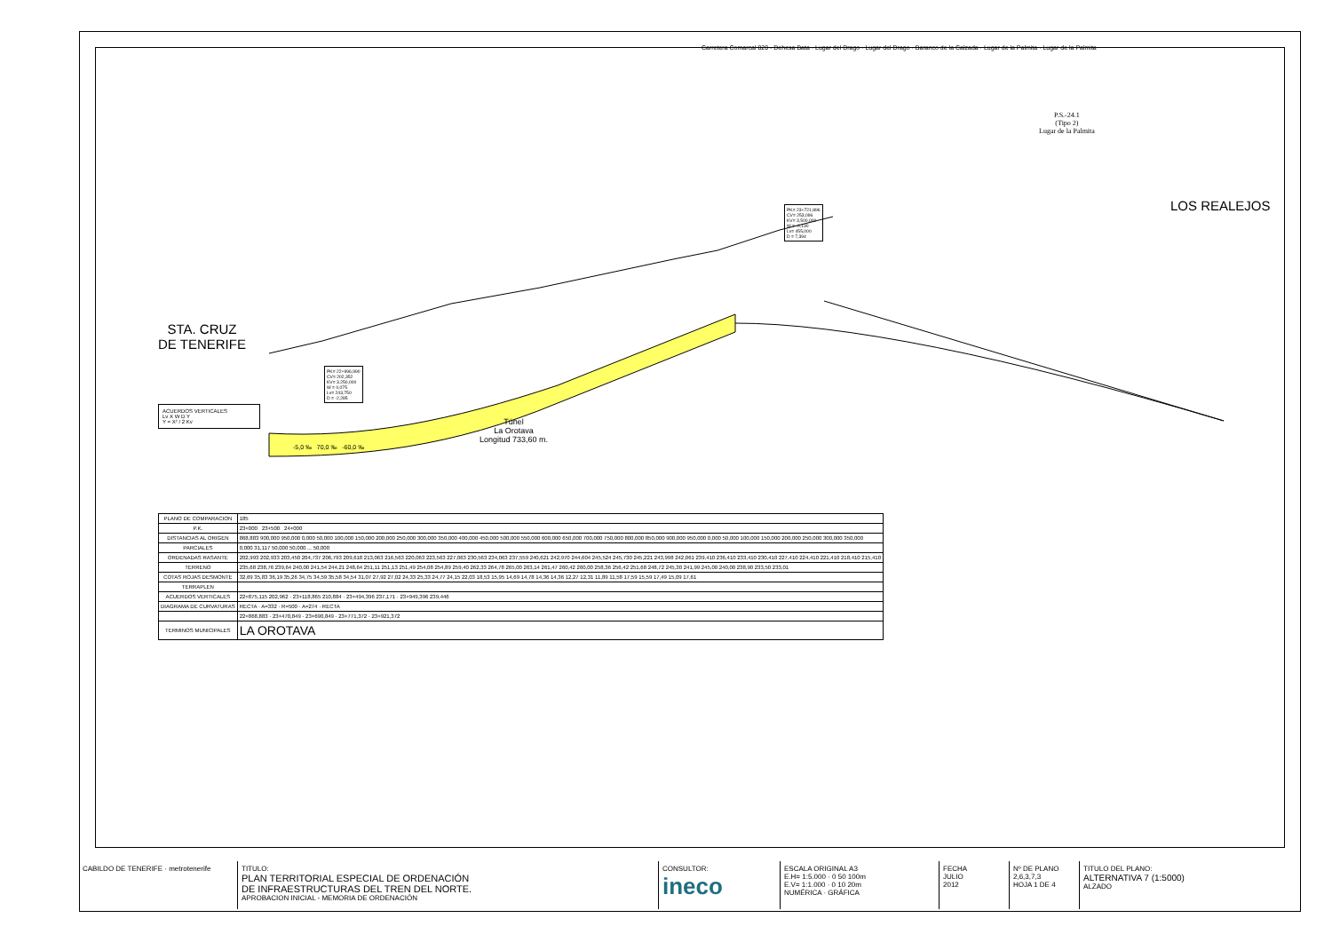STA. CRUZ
DE TENERIFE
LOS REALEJOS
P.S.-24.1
(Tipo 2)
Lugar de la Palmita
Túnel
La Orotava
Longitud 733,60 m.
-5,0 ‰ 70,0 ‰ -60,0 ‰
Carretera Comarcal 820 - Dehesa Bata · Lugar del Drago · Lugar del Drago · Baranco de la Calzada · Lugar de la Palmita · Lugar de la Palmita
ACUERDOS VERTICALES
Lv X W D Y
Y = X² / 2 Kv
PK= 22+996,990
CV= 202,352
KV= 3.250,000
W = 0,075
Lv= 243,750
D = -2,285
PK= 23+721,896
CV= 253,096
KV= 3,500,000
W = -0,130
Lv= 455,000
D = 7,394
| PLANO DE COMPARACION | 185 |
| P.K. | 23+000 23+500 24+000 |
| DISTANCIAS AL ORIGEN | 868,883 900,000 950,000 0,000 50,000 100,000 150,000 200,000 250,000 300,000 350,000 400,000 450,000 500,000 550,000 600,000 650,000 700,000 750,000 800,000 850,000 900,000 950,000 0,000 50,000 100,000 150,000 200,000 250,000 300,000 350,000 |
| PARCIALES | 0,000 31,117 50,000 50,000 ... 50,000 |
| ORDENADAS RASANTE | 202,993 202,933 203,450 204,737 206,793 209,618 213,063 216,563 220,063 223,563 227,063 230,563 234,063 237,559 240,621 242,970 244,604 245,524 245,730 245,221 243,998 242,061 239,410 236,410 233,410 230,410 227,410 224,410 221,410 218,410 215,410 |
| TERRENO | 235,68 238,76 239,64 240,00 241,54 244,21 248,64 251,11 251,13 251,49 254,08 254,89 259,40 262,33 264,78 265,00 263,14 261,47 260,42 260,00 258,36 256,42 251,68 248,72 245,30 241,99 245,00 240,00 238,90 233,50 233,01 |
| COTAS ROJAS DESMONTE | 32,69 35,83 36,19 35,26 34,75 34,59 35,58 34,54 31,07 27,92 27,02 24,33 25,33 24,77 24,15 22,03 18,53 15,95 14,69 14,78 14,36 14,36 12,27 12,31 11,89 11,58 17,59 15,59 17,49 15,09 17,61 |
| TERRAPLEN | |
| ACUERDOS VERTICALES | 22+875,115 202,962 · 23+118,865 210,884 · 23+494,396 237,171 · 23+949,396 239,446 |
| DIAGRAMA DE CURVATURAS | RECTA · A=332 · R=500 · A=274 · RECTA |
| | 22+868,883 · 23+470,849 · 23+690,849 · 23+771,372 · 23+921,372 |
| TERMINOS MUNICIPALES | LA OROTAVA |
CABILDO DE TENERIFE · metrotenerife TITULO:
PLAN TERRITORIAL ESPECIAL DE ORDENACIÓN
DE INFRAESTRUCTURAS DEL TREN DEL NORTE.
APROBACION INICIAL - MEMORIA DE ORDENACIÓN
CONSULTOR:
ineco
ESCALA ORIGINAL A3
E.H= 1:5.000 · 0 50 100m
E.V= 1:1.000 · 0 10 20m
NUMÉRICA · GRÁFICA
FECHA
JULIO
2012
Nº DE PLANO
2,6,3,7,3
HOJA 1 DE 4
TITULO DEL PLANO:
ALTERNATIVA 7 (1:5000)
ALZADO